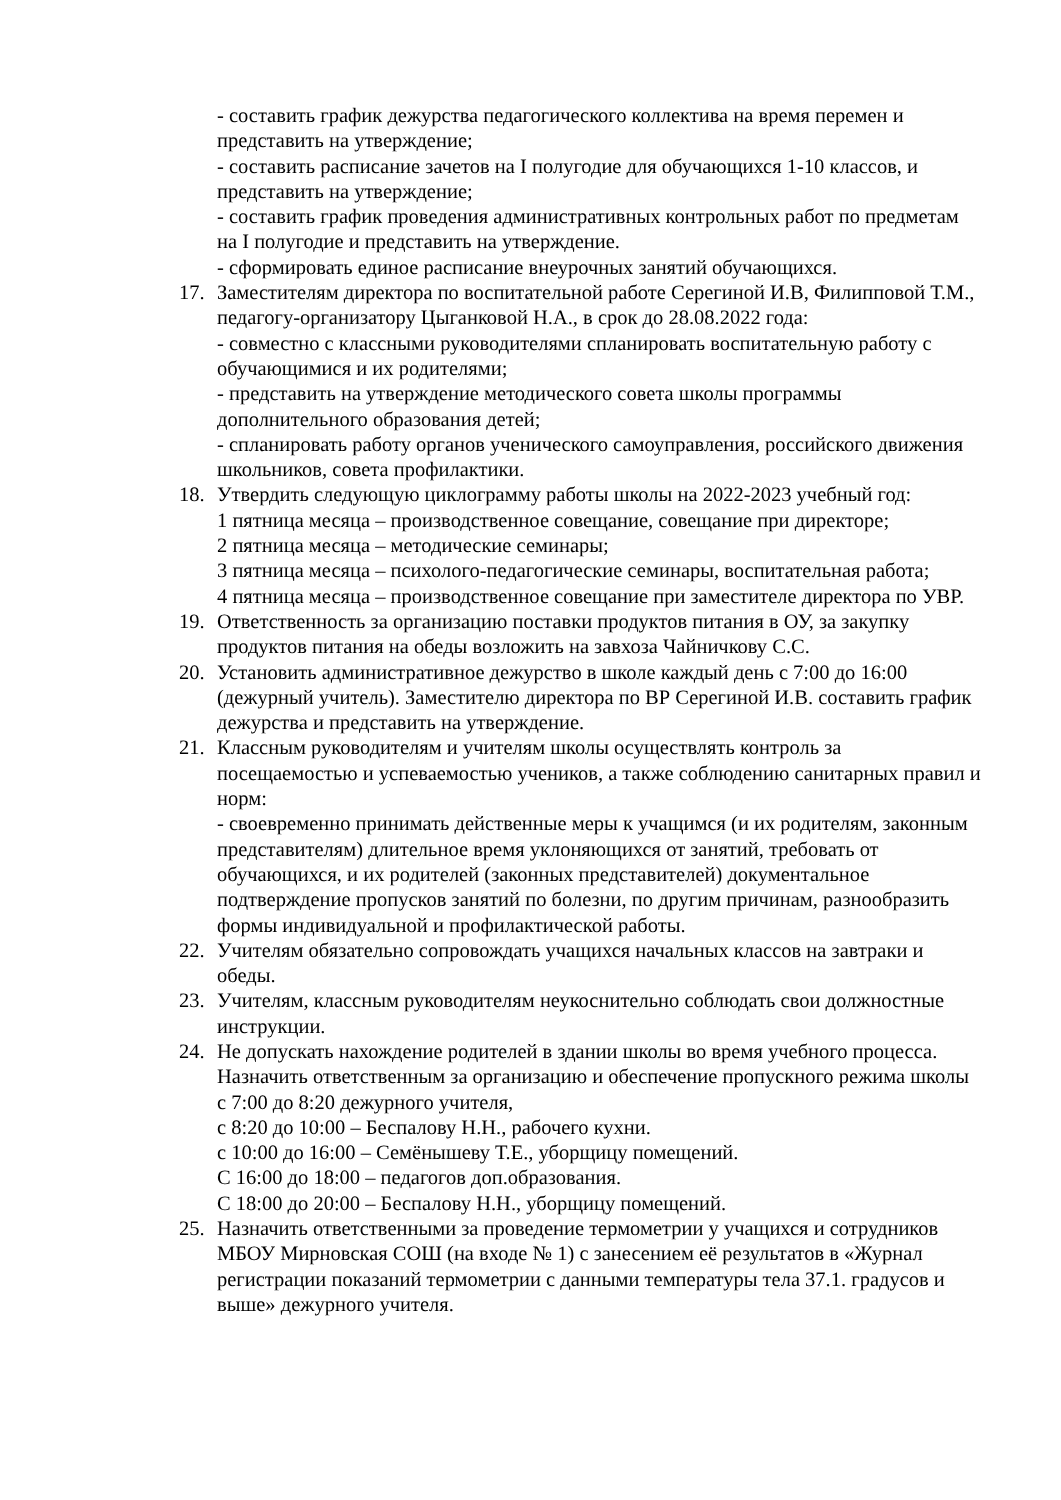- составить график дежурства педагогического коллектива на время перемен и представить на утверждение;
- составить расписание зачетов на I полугодие для обучающихся 1-10 классов, и представить на утверждение;
- составить график проведения административных контрольных работ по предметам на I полугодие и представить на утверждение.
- сформировать единое расписание внеурочных занятий обучающихся.
17. Заместителям директора по воспитательной работе Серегиной И.В, Филипповой Т.М., педагогу-организатору Цыганковой Н.А., в срок до 28.08.2022 года:
- совместно с классными руководителями спланировать воспитательную работу с обучающимися и их родителями;
- представить на утверждение методического совета школы программы дополнительного образования детей;
- спланировать работу органов ученического самоуправления, российского движения школьников, совета профилактики.
18. Утвердить следующую циклограмму работы школы на 2022-2023 учебный год:
1 пятница месяца – производственное совещание, совещание при директоре;
2 пятница месяца – методические семинары;
3 пятница месяца – психолого-педагогические семинары, воспитательная работа;
4 пятница месяца – производственное совещание при заместителе директора по УВР.
19. Ответственность за организацию поставки продуктов питания в ОУ, за закупку продуктов питания на обеды возложить на завхоза Чайничкову С.С.
20. Установить административное дежурство в школе каждый день с 7:00 до 16:00 (дежурный учитель). Заместителю директора по ВР Серегиной И.В. составить график дежурства и представить на утверждение.
21. Классным руководителям и учителям школы осуществлять контроль за посещаемостью и успеваемостью учеников, а также соблюдению санитарных правил и норм:
- своевременно принимать действенные меры к учащимся (и их родителям, законным представителям) длительное время уклоняющихся от занятий, требовать от обучающихся, и их родителей (законных представителей) документальное подтверждение пропусков занятий по болезни, по другим причинам, разнообразить формы индивидуальной и профилактической работы.
22. Учителям обязательно сопровождать учащихся начальных классов на завтраки и обеды.
23. Учителям, классным руководителям неукоснительно соблюдать свои должностные инструкции.
24. Не допускать нахождение родителей в здании школы во время учебного процесса. Назначить ответственным за организацию и обеспечение пропускного режима школы
с 7:00 до 8:20 дежурного учителя,
с 8:20 до 10:00 – Беспалову Н.Н., рабочего кухни.
с 10:00 до 16:00 – Семёнышеву Т.Е., уборщицу помещений.
С 16:00 до 18:00 – педагогов доп.образования.
С 18:00 до 20:00 – Беспалову Н.Н., уборщицу помещений.
25. Назначить ответственными за проведение термометрии у учащихся и сотрудников МБОУ Мирновская СОШ (на входе № 1) с занесением её результатов в «Журнал регистрации показаний термометрии с данными температуры тела 37.1. градусов и выше» дежурного учителя.